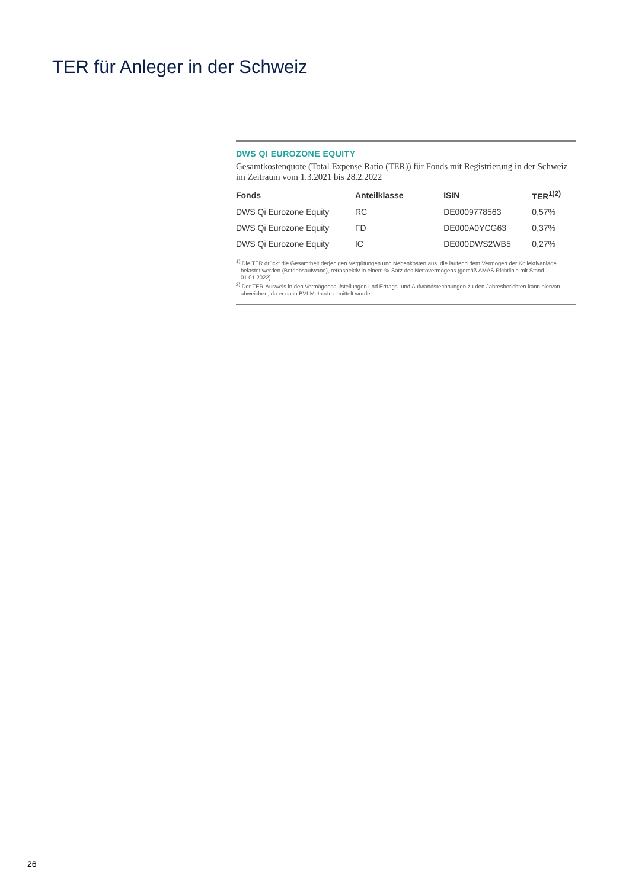TER für Anleger in der Schweiz
DWS QI EUROZONE EQUITY
Gesamtkostenquote (Total Expense Ratio (TER)) für Fonds mit Registrierung in der Schweiz im Zeitraum vom 1.3.2021 bis 28.2.2022
| Fonds | Anteilklasse | ISIN | TER<sup>1)2)</sup> |
| --- | --- | --- | --- |
| DWS Qi Eurozone Equity | RC | DE0009778563 | 0,57% |
| DWS Qi Eurozone Equity | FD | DE000A0YCG63 | 0,37% |
| DWS Qi Eurozone Equity | IC | DE000DWS2WB5 | 0,27% |
<sup>1)</sup> Die TER drückt die Gesamtheit derjenigen Vergütungen und Nebenkosten aus, die laufend dem Vermögen der Kollektivanlage belastet werden (Betriebsaufwand), retrospektiv in einem %-Satz des Nettovermögens (gemäß AMAS Richtlinie mit Stand 01.01.2022).
<sup>2)</sup> Der TER-Ausweis in den Vermögensaufstellungen und Ertrags- und Aufwandsrechnungen zu den Jahresberichten kann hiervon abweichen, da er nach BVI-Methode ermittelt wurde.
26